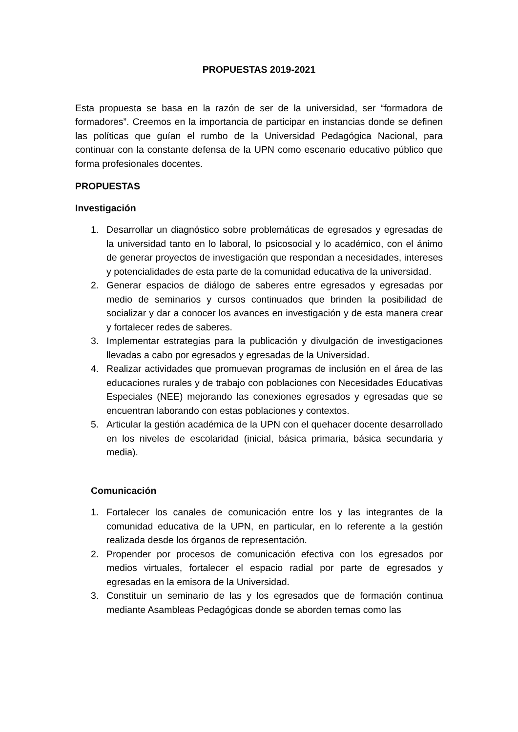PROPUESTAS 2019-2021
Esta propuesta se basa en la razón de ser de la universidad, ser “formadora de formadores”. Creemos en la importancia de participar en instancias donde se definen las políticas que guían el rumbo de la Universidad Pedagógica Nacional, para continuar con la constante defensa de la UPN como escenario educativo público que forma profesionales docentes.
PROPUESTAS
Investigación
1. Desarrollar un diagnóstico sobre problemáticas de egresados y egresadas de la universidad tanto en lo laboral, lo psicosocial y lo académico, con el ánimo de generar proyectos de investigación que respondan a necesidades, intereses y potencialidades de esta parte de la comunidad educativa de la universidad.
2. Generar espacios de diálogo de saberes entre egresados y egresadas por medio de seminarios y cursos continuados que brinden la posibilidad de socializar y dar a conocer los avances en investigación y de esta manera crear y fortalecer redes de saberes.
3. Implementar estrategias para la publicación y divulgación de investigaciones llevadas a cabo por egresados y egresadas de la Universidad.
4. Realizar actividades que promuevan programas de inclusión en el área de las educaciones rurales y de trabajo con poblaciones con Necesidades Educativas Especiales (NEE) mejorando las conexiones egresados y egresadas que se encuentran laborando con estas poblaciones y contextos.
5. Articular la gestión académica de la UPN con el quehacer docente desarrollado en los niveles de escolaridad (inicial, básica primaria, básica secundaria y media).
Comunicación
1. Fortalecer los canales de comunicación entre los y las integrantes de la comunidad educativa de la UPN, en particular, en lo referente a la gestión realizada desde los órganos de representación.
2. Propender por procesos de comunicación efectiva con los egresados por medios virtuales, fortalecer el espacio radial por parte de egresados y egresadas en la emisora de la Universidad.
3. Constituir un seminario de las y los egresados que de formación continua mediante Asambleas Pedagógicas donde se aborden temas como las